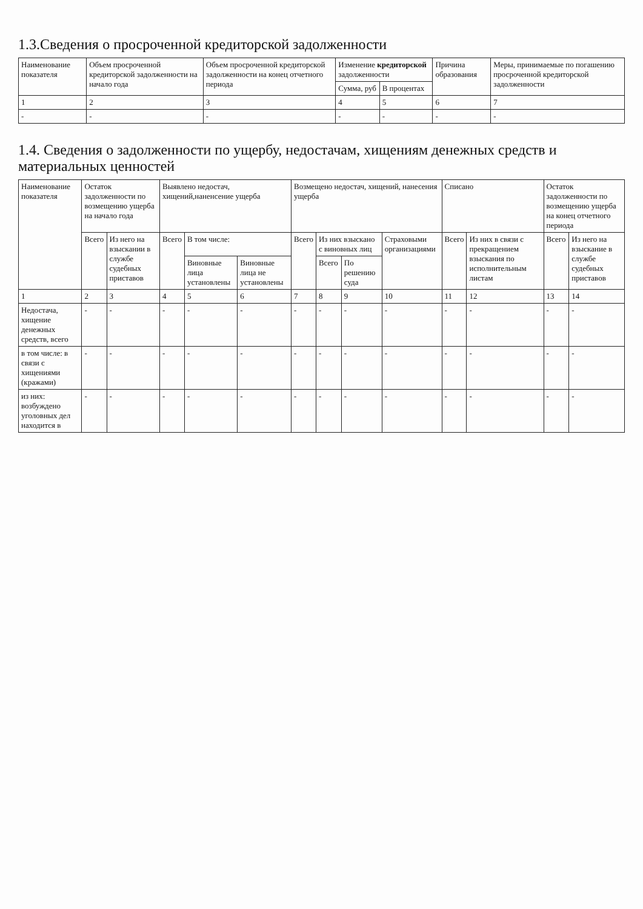1.3.Сведения о просроченной кредиторской задолженности
| Наименование показателя | Объем просроченной кредиторской задолженности на начало года | Объем просроченной кредиторской задолженности на конец отчетного периода | Изменение кредиторской задолженности | | Причина образования | Меры, принимаемые по погашению просроченной кредиторской задолженности |
| --- | --- | --- | --- | --- | --- | --- |
| | | | Сумма, руб | В процентах | | |
| 1 | 2 | 3 | 4 | 5 | 6 | 7 |
| - | - | - | - | - | - | - |
1.4. Сведения о задолженности по ущербу, недостачам, хищениям денежных средств и материальных ценностей
| Наименование показателя | Остаток задолженности по возмещению ущерба на начало года | | Выявлено недостач, хищений,наненсение ущерба | | | Возмещено недостач, хищений, нанесения ущерба | | | | Списано | | Остаток задолженности по возмещению ущерба на конец отчетного периода | |
| --- | --- | --- | --- | --- | --- | --- | --- | --- | --- | --- | --- | --- | --- |
| | Всего | Из него на взыскании в службе судебных приставов | Всего | В том числе: | | Всего | Из них взыскано с виновных лиц | | Страховыми организациями | Всего | Из них в связи с прекращением взыскания по исполнительным листам | Всего | Из него на взыскание в службе судебных приставов |
| | | | | Виновные лица установлены | Виновные лица не установлены | | Всего | По решению суда | | | | | |
| 1 | 2 | 3 | 4 | 5 | 6 | 7 | 8 | 9 | 10 | 11 | 12 | 13 | 14 |
| Недостача, хищение денежных средств, всего | - | - | - | - | - | - | - | - | - | - | - | - | - |
| в том числе: в связи с хищениями (кражами) | - | - | - | - | - | - | - | - | - | - | - | - | - |
| из них: возбуждено уголовных дел находится в | - | - | - | - | - | - | - | - | - | - | - | - | - |